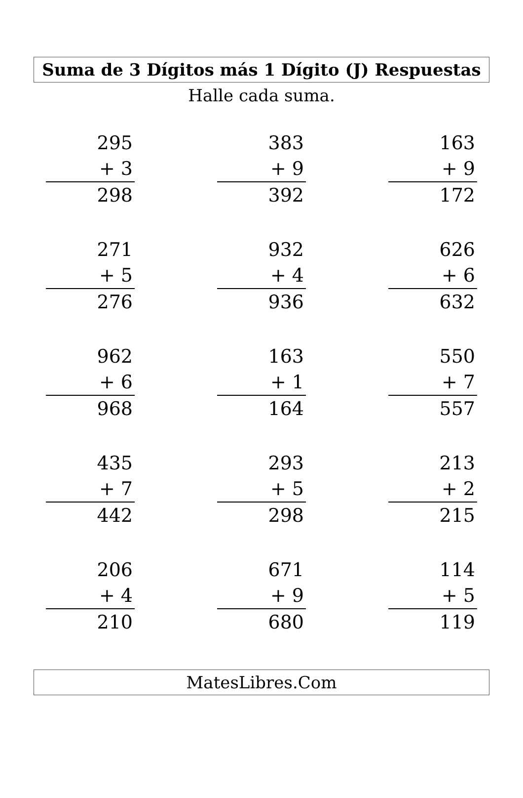Suma de 3 Dígitos más 1 Dígito (J) Respuestas
Halle cada suma.
| 295 + 3 298 | | 383 + 9 392 | | 163 + 9 172 |
| 271 + 5 276 | | 932 + 4 936 | | 626 + 6 632 |
| 962 + 6 968 | | 163 + 1 164 | | 550 + 7 557 |
| 435 + 7 442 | | 293 + 5 298 | | 213 + 2 215 |
| 206 + 4 210 | | 671 + 9 680 | | 114 + 5 119 |
MatesLibres.Com